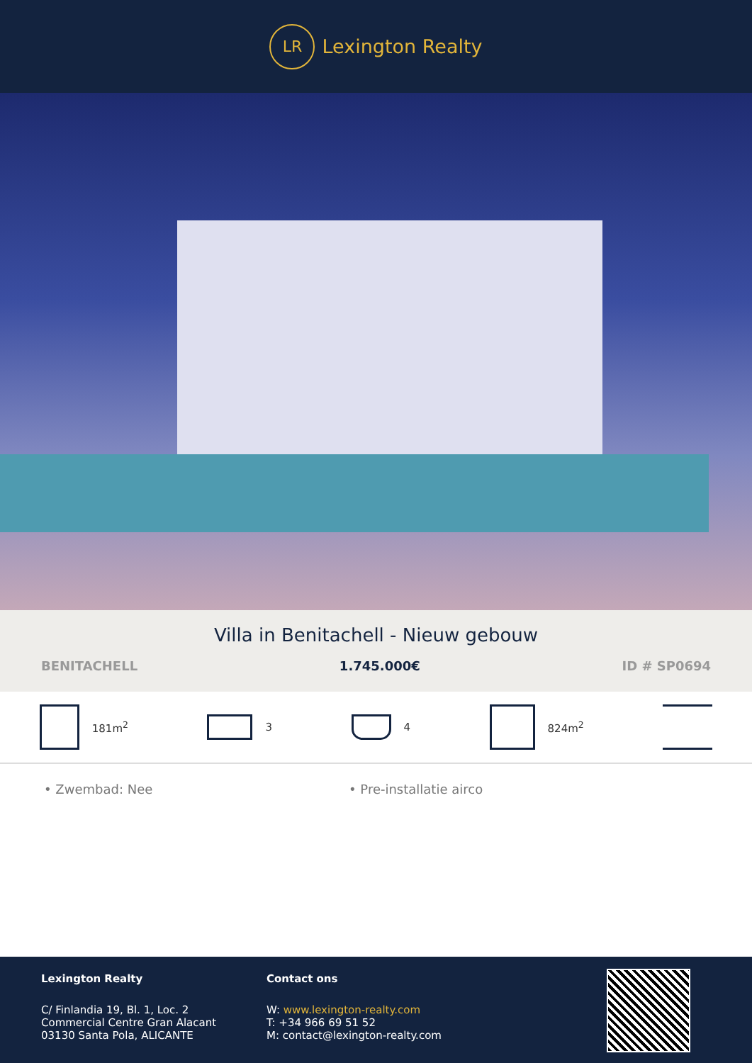LR
Lexington Realty
Villa in Benitachell - Nieuw gebouw
BENITACHELL 1.745.000€ ID # SP0694
181m<sup>2</sup> 3 4 824m<sup>2</sup>
• Zwembad: Nee • Pre-installatie airco
Lexington Realty
C/ Finlandia 19, Bl. 1, Loc. 2
Commercial Centre Gran Alacant
03130 Santa Pola, ALICANTE
Contact ons
W: www.lexington-realty.com
T: +34 966 69 51 52
M: contact@lexington-realty.com